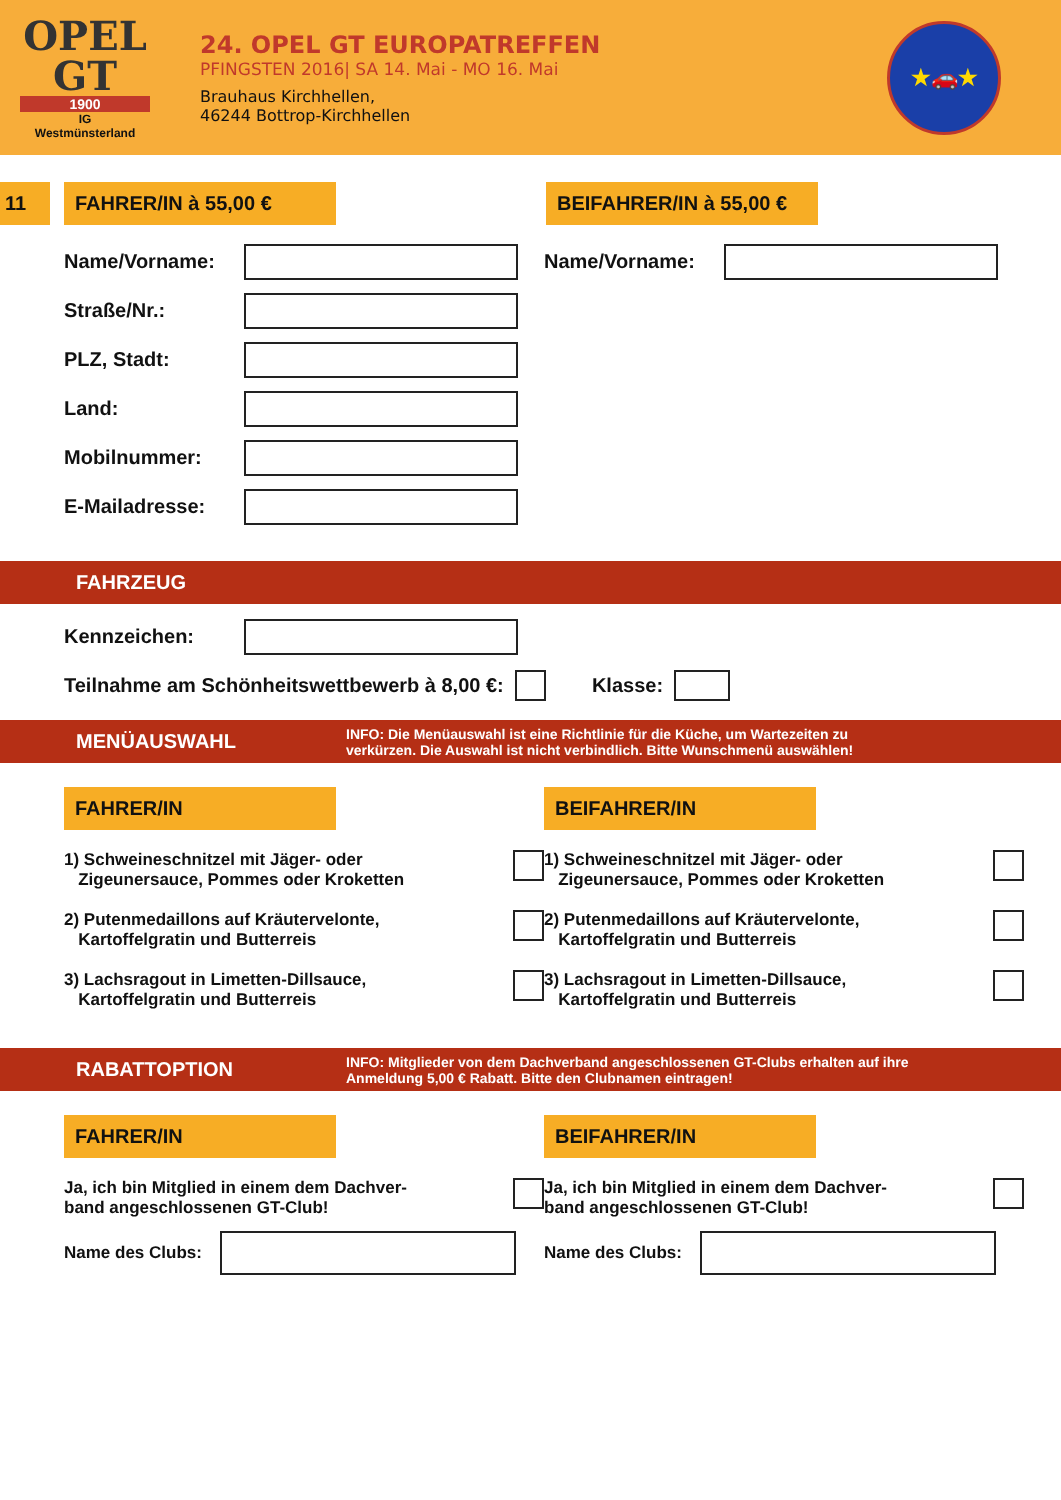OPEL
GT
1900
IG
Westmünsterland
24. OPEL GT EUROPATREFFEN
PFINGSTEN 2016| SA 14. Mai - MO 16. Mai
Brauhaus Kirchhellen,
46244 Bottrop-Kirchhellen
★🚗★
11 FAHRER/IN à 55,00 € BEIFAHRER/IN à 55,00 €
Name/Vorname:
Straße/Nr.:
PLZ, Stadt:
Land:
Mobilnummer:
E-Mailadresse:
Name/Vorname:
FAHRZEUG
Kennzeichen:
Teilnahme am Schönheitswettbewerb à 8,00 €:
Klasse:
MENÜAUSWAHL INFO: Die Menüauswahl ist eine Richtlinie für die Küche, um Wartezeiten zu
verkürzen. Die Auswahl ist nicht verbindlich. Bitte Wunschmenü auswählen!
FAHRER/IN
1) Schweineschnitzel mit Jäger- oder
Zigeunersauce, Pommes oder Kroketten
2) Putenmedaillons auf Kräutervelonte,
Kartoffelgratin und Butterreis
3) Lachsragout in Limetten-Dillsauce,
Kartoffelgratin und Butterreis
BEIFAHRER/IN
1) Schweineschnitzel mit Jäger- oder
Zigeunersauce, Pommes oder Kroketten
2) Putenmedaillons auf Kräutervelonte,
Kartoffelgratin und Butterreis
3) Lachsragout in Limetten-Dillsauce,
Kartoffelgratin und Butterreis
RABATTOPTION INFO: Mitglieder von dem Dachverband angeschlossenen GT-Clubs erhalten auf ihre
Anmeldung 5,00 € Rabatt. Bitte den Clubnamen eintragen!
FAHRER/IN
Ja, ich bin Mitglied in einem dem Dachver-
band angeschlossenen GT-Club!
Name des Clubs:
BEIFAHRER/IN
Ja, ich bin Mitglied in einem dem Dachver-
band angeschlossenen GT-Club!
Name des Clubs: